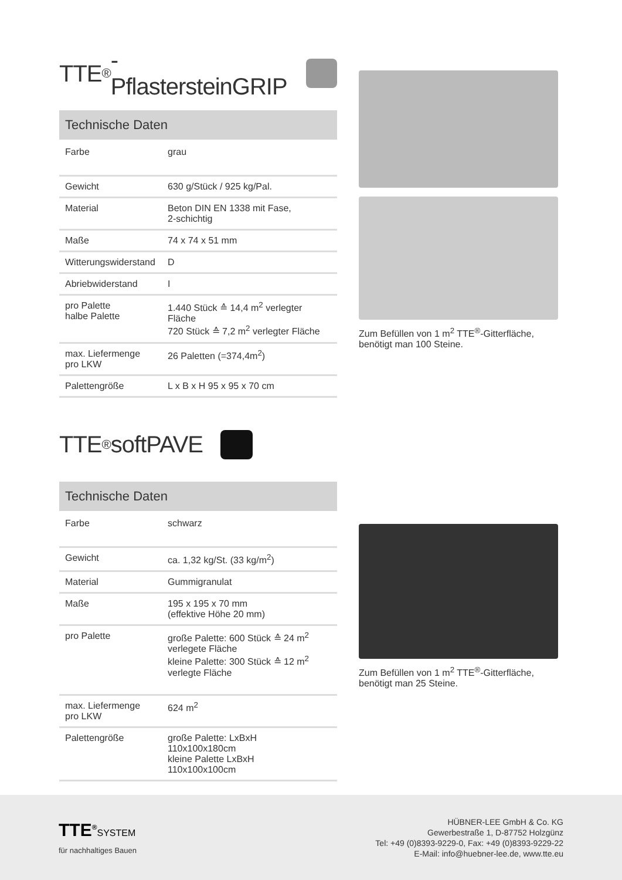TTE<sup>®</sup>-PflastersteinGRIP
| Technische Daten | |
| --- | --- |
| Farbe | grau |
| Gewicht | 630 g/Stück / 925 kg/Pal. |
| Material | Beton DIN EN 1338 mit Fase, 2-schichtig |
| Maße | 74 x 74 x 51 mm |
| Witterungswiderstand | D |
| Abriebwiderstand | I |
| pro Palette halbe Palette | 1.440 Stück ≙ 14,4 m<sup>2</sup> verlegter Fläche 720 Stück ≙ 7,2 m<sup>2</sup> verlegter Fläche |
| max. Liefermenge pro LKW | 26 Paletten (=374,4m<sup>2</sup>) |
| Palettengröße | L x B x H 95 x 95 x 70 cm |
Zum Befüllen von 1 m<sup>2</sup> TTE<sup>®</sup>-Gitterfläche, benötigt man 100 Steine.
TTE<sup>®</sup> softPAVE
| Technische Daten | |
| --- | --- |
| Farbe | schwarz |
| Gewicht | ca. 1,32 kg/St. (33 kg/m<sup>2</sup>) |
| Material | Gummigranulat |
| Maße | 195 x 195 x 70 mm (effektive Höhe 20 mm) |
| pro Palette | große Palette: 600 Stück ≙ 24 m<sup>2</sup> verlegete Fläche kleine Palette: 300 Stück ≙ 12 m<sup>2</sup> verlegte Fläche |
| max. Liefermenge pro LKW | 624 m<sup>2</sup> |
| Palettengröße | große Palette: LxBxH 110x100x180cm kleine Palette LxBxH 110x100x100cm |
Zum Befüllen von 1 m<sup>2</sup> TTE<sup>®</sup>-Gitterfläche, benötigt man 25 Steine.
TTE<sup>®</sup>SYSTEM
für nachhaltiges Bauen
HÜBNER-LEE GmbH & Co. KG
Gewerbestraße 1, D-87752 Holzgünz
Tel: +49 (0)8393-9229-0, Fax: +49 (0)8393-9229-22
E-Mail: info@huebner-lee.de, www.tte.eu